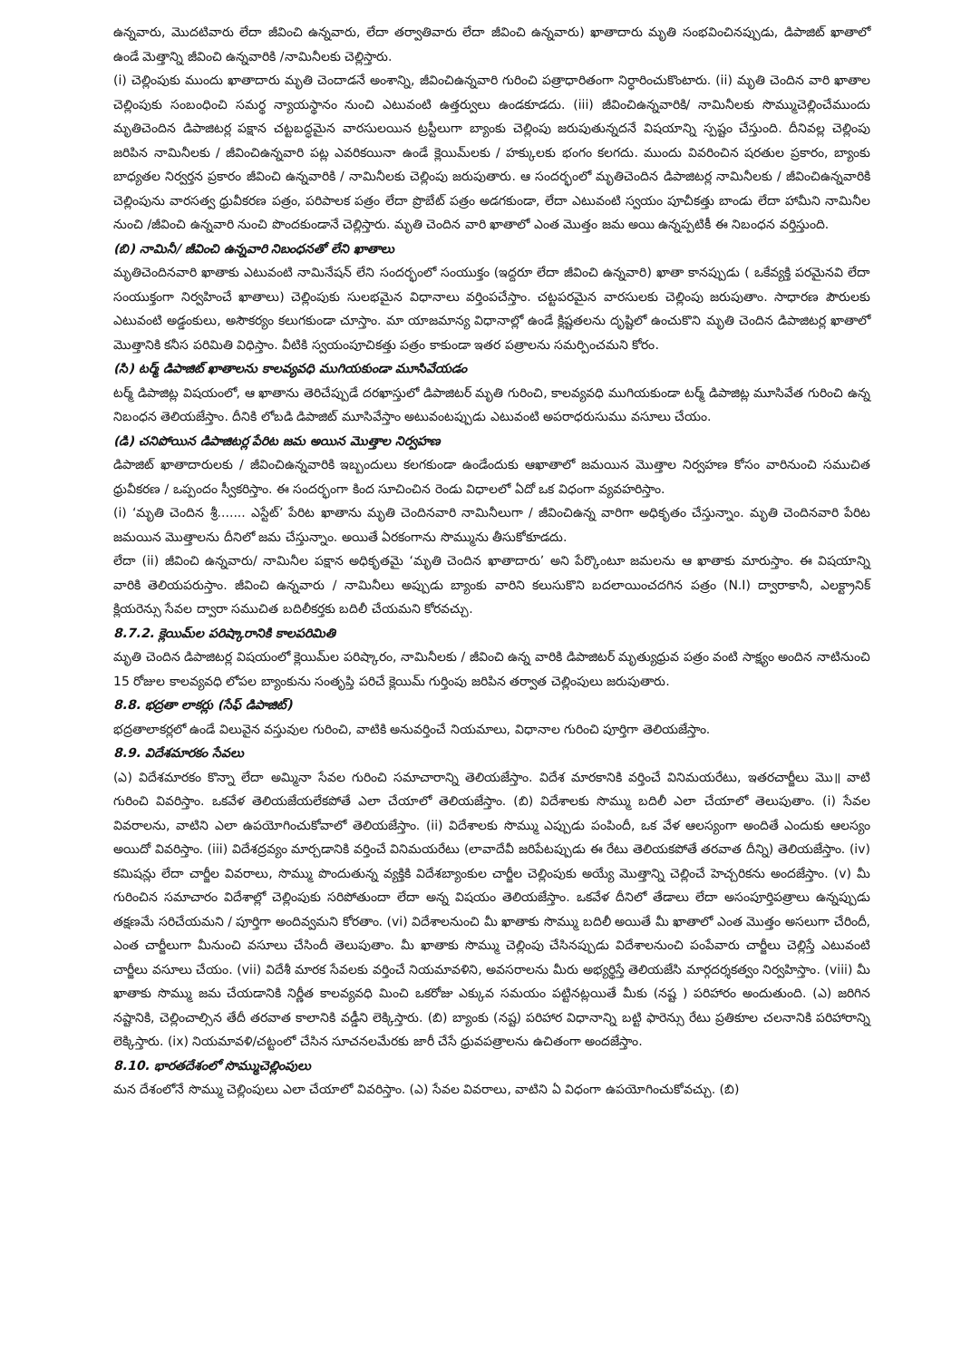ఉన్నవారు, మొదటివారు లేదా జీవించి ఉన్నవారు, లేదా తర్వాతివారు లేదా జీవించి ఉన్నవారు) ఖాతాదారు మృతి సంభవించినప్పుడు, డిపాజిట్ ఖాతాలో ఉండే మెత్తాన్ని జీవించి ఉన్నవారికి /నామినీలకు చెల్లిస్తారు.
(i) చెల్లింపుకు ముందు ఖాతాదారు మృతి చెందాడనే అంశాన్ని, జీవించిఉన్నవారి గురించి పత్రాధారితంగా నిర్ధారించుకొంటారు. (ii) మృతి చెందిన వారి ఖాతాల చెల్లింపుకు సంబంధించి సమర్థ న్యాయస్థానం నుంచి ఎటువంటి ఉత్తర్వులు ఉండకూడదు. (iii) జీవించిఉన్నవారికి/ నామినీలకు సొమ్ముచెల్లించేముందు మృతిచెందిన డిపాజిటర్ల పక్షాన చట్టబద్ధమైన వారసులయిన ట్రస్టీలుగా బ్యాంకు చెల్లింపు జరుపుతున్నదనే విషయాన్ని స్పష్టం చేస్తుంది. దీనివల్ల చెల్లింపు జరిపిన నామినీలకు / జీవించిఉన్నవారి పట్ల ఎవరికయినా ఉండే క్లెయిమ్‌లకు / హక్కులకు భంగం కలగదు. ముందు వివరించిన షరతుల ప్రకారం, బ్యాంకు బాధ్యతల నిర్వర్తన ప్రకారం జీవించి ఉన్నవారికి / నామినీలకు చెల్లింపు జరుపుతారు. ఆ సందర్భంలో మృతిచెందిన డిపాజిటర్ల నామినీలకు / జీవించిఉన్నవారికి చెల్లింపును వారసత్వ ధ్రువీకరణ పత్రం, పరిపాలక పత్రం లేదా ప్రొబేట్ పత్రం అడగకుండా, లేదా ఎటువంటి స్వయం పూచీకత్తు బాండు లేదా హామీని నామినీల నుంచి /జీవించి ఉన్నవారి నుంచి పొందకుండానే చెల్లిస్తారు. మృతి చెందిన వారి ఖాతాలో ఎంత మొత్తం జమ అయి ఉన్నప్పటికీ ఈ నిబంధన వర్తిస్తుంది.
(బి) నామినీ/ జీవించి ఉన్నవారి నిబంధనతో లేని ఖాతాలు
మృతిచెందినవారి ఖాతాకు ఎటువంటి నామినేషన్ లేని సందర్భంలో సంయుక్తం (ఇద్దరూ లేదా జీవించి ఉన్నవారి) ఖాతా కానప్పుడు ( ఒకేవ్యక్తి పరమైనవి లేదా సంయుక్తంగా నిర్వహించే ఖాతాలు) చెల్లింపుకు సులభమైన విధానాలు వర్తింపచేస్తాం. చట్టపరమైన వారసులకు చెల్లింపు జరుపుతాం. సాధారణ పౌరులకు ఎటువంటి అడ్డంకులు, అసౌకర్యం కలుగకుండా చూస్తాం. మా యాజమాన్య విధానాల్లో ఉండే క్లిష్టతలను దృష్టిలో ఉంచుకొని మృతి చెందిన డిపాజిటర్ల ఖాతాలో మొత్తానికి కనీస పరిమితి విధిస్తాం. వీటికి స్వయంపూచికత్తు పత్రం కాకుండా ఇతర పత్రాలను సమర్పించమని కోరం.
(సి) టర్మ్ డిపాజిట్ ఖాతాలను కాలవ్యవధి ముగియకుండా మూసివేయడం
టర్మ్ డిపాజిట్ల విషయంలో, ఆ ఖాతాను తెరిచేప్పుడే దరఖాస్తులో డిపాజిటర్ మృతి గురించి, కాలవ్యవధి ముగియకుండా టర్మ్ డిపాజిట్ల మూసివేత గురించి ఉన్న నిబంధన తెలియజేస్తాం. దీనికి లోబడి డిపాజిట్ మూసివేస్తాం అటువంటప్పుడు ఎటువంటి అపరాధరుసుము వసూలు చేయం.
(డి) చనిపోయిన డిపాజిటర్ల పేరిట జమ అయిన మొత్తాల నిర్వహణ
డిపాజిట్ ఖాతాదారులకు / జీవించిఉన్నవారికి ఇబ్బందులు కలగకుండా ఉండేందుకు ఆఖాతాలో జమయిన మొత్తాల నిర్వహణ కోసం వారినుంచి సముచిత ధ్రువీకరణ / ఒప్పందం స్వీకరిస్తాం. ఈ సందర్భంగా కింద సూచించిన రెండు విధాలలో ఏదో ఒక విధంగా వ్యవహరిస్తాం.
(i) ‘మృతి చెందిన శ్రీ....... ఎస్టేట్’ పేరిట ఖాతాను మృతి చెందినవారి నామినీలుగా / జీవించిఉన్న వారిగా అధికృతం చేస్తున్నాం. మృతి చెందినవారి పేరిట జమయిన మొత్తాలను దీనిలో జమ చేస్తున్నాం. అయితే ఏరకంగాను సొమ్మును తీసుకోకూడదు.
లేదా (ii) జీవించి ఉన్నవారు/ నామినీల పక్షాన అధికృతమై ‘మృతి చెందిన ఖాతాదారు’ అని పేర్కొంటూ జమలను ఆ ఖాతాకు మారుస్తాం. ఈ విషయాన్ని వారికి తెలియపరుస్తాం. జీవించి ఉన్నవారు / నామినీలు అప్పుడు బ్యాంకు వారిని కలుసుకొని బదలాయించదగిన పత్రం (N.I) ద్వారాకానీ, ఎలక్ట్రానిక్ క్లియరెన్సు సేవల ద్వారా సముచిత బదిలీకర్తకు బదిలీ చేయమని కోరవచ్చు.
8.7.2. క్లెయిమ్‌ల పరిష్కారానికి కాలపరిమితి
మృతి చెందిన డిపాజిటర్ల విషయంలో క్లెయిమ్‌ల పరిష్కారం, నామినీలకు / జీవించి ఉన్న వారికి డిపాజిటర్ మృత్యుధ్రువ పత్రం వంటి సాక్ష్యం అందిన నాటినుంచి 15 రోజుల కాలవ్యవధి లోపల బ్యాంకును సంతృప్తి పరిచే క్లెయిమ్ గుర్తింపు జరిపిన తర్వాత చెల్లింపులు జరుపుతారు.
8.8. భద్రతా లాకర్లు (సేఫ్ డిపాజిట్)
భద్రతాలాకర్లలో ఉండే విలువైన వస్తువుల గురించి, వాటికి అనువర్తించే నియమాలు, విధానాల గురించి పూర్తిగా తెలియజేస్తాం.
8.9. విదేశమారకం సేవలు
(ఎ) విదేశమారకం కొన్నా లేదా అమ్మినా సేవల గురించి సమాచారాన్ని తెలియజేస్తాం. విదేశ మారకానికి వర్తించే వినిమయరేటు, ఇతరచార్జీలు మొ॥ వాటి గురించి వివరిస్తాం. ఒకవేళ తెలియజేయలేకపోతే ఎలా చేయాలో తెలియజేస్తాం. (బి) విదేశాలకు సొమ్ము బదిలీ ఎలా చేయాలో తెలుపుతాం. (i) సేవల వివరాలను, వాటిని ఎలా ఉపయోగించుకోవాలో తెలియజేస్తాం. (ii) విదేశాలకు సొమ్ము ఎప్పుడు పంపిందీ, ఒక వేళ ఆలస్యంగా అందితే ఎందుకు ఆలస్యం అయిదో వివరిస్తాం. (iii) విదేశద్రవ్యం మార్చడానికి వర్తించే వినిమయరేటు (లావాదేవీ జరిపేటప్పుడు ఈ రేటు తెలియకపోతే తరవాత దీన్ని) తెలియజేస్తాం. (iv) కమిషన్లు లేదా చార్జీల వివరాలు, సొమ్ము పొందుతున్న వ్యక్తికి విదేశబ్యాంకుల చార్జీల చెల్లింపుకు అయ్యే మొత్తాన్ని చెల్లించే హెచ్చరికను అందజేస్తాం. (v) మీ గురించిన సమాచారం విదేశాల్లో చెల్లింపుకు సరిపోతుందా లేదా అన్న విషయం తెలియజేస్తాం. ఒకవేళ దీనిలో తేడాలు లేదా అసంపూర్తిపత్రాలు ఉన్నప్పుడు తక్షణమే సరిచేయమని / పూర్తిగా అందివ్వమని కోరతాం. (vi) విదేశాలనుంచి మీ ఖాతాకు సొమ్ము బదిలీ అయితే మీ ఖాతాలో ఎంత మొత్తం అసలుగా చేరిందీ, ఎంత చార్జీలుగా మీనుంచి వసూలు చేసిందీ తెలుపుతాం. మీ ఖాతాకు సొమ్ము చెల్లింపు చేసినప్పుడు విదేశాలనుంచి పంపేవారు చార్జీలు చెల్లిస్తే ఎటువంటి చార్జీలు వసూలు చేయం. (vii) విదేశీ మారక సేవలకు వర్తించే నియమావళిని, అవసరాలను మీరు అభ్యర్థిస్తే తెలియజేసి మార్గదర్శకత్వం నిర్వహిస్తాం. (viii) మీ ఖాతాకు సొమ్ము జమ చేయడానికి నిర్ణీత కాలవ్యవధి మించి ఒకరోజు ఎక్కువ సమయం పట్టినట్లయితే మీకు (నష్ట ) పరిహారం అందుతుంది. (ఎ) జరిగిన నష్టానికి, చెల్లించాల్సిన తేదీ తరవాత కాలానికి వడ్డీని లెక్కిస్తారు. (బి) బ్యాంకు (నష్ట) పరిహార విధానాన్ని బట్టి ఫారెన్సు రేటు ప్రతికూల చలనానికి పరిహారాన్ని లెక్కిస్తారు. (ix) నియమావళి/చట్టంలో చేసిన సూచనలమేరకు జారీ చేసే ధ్రువపత్రాలను ఉచితంగా అందజేస్తాం.
8.10. భారతదేశంలో సొమ్ముచెల్లింపులు
మన దేశంలోనే సొమ్ము చెల్లింపులు ఎలా చేయాలో వివరిస్తాం. (ఎ) సేవల వివరాలు, వాటిని ఏ విధంగా ఉపయోగించుకోవచ్చు. (బి)